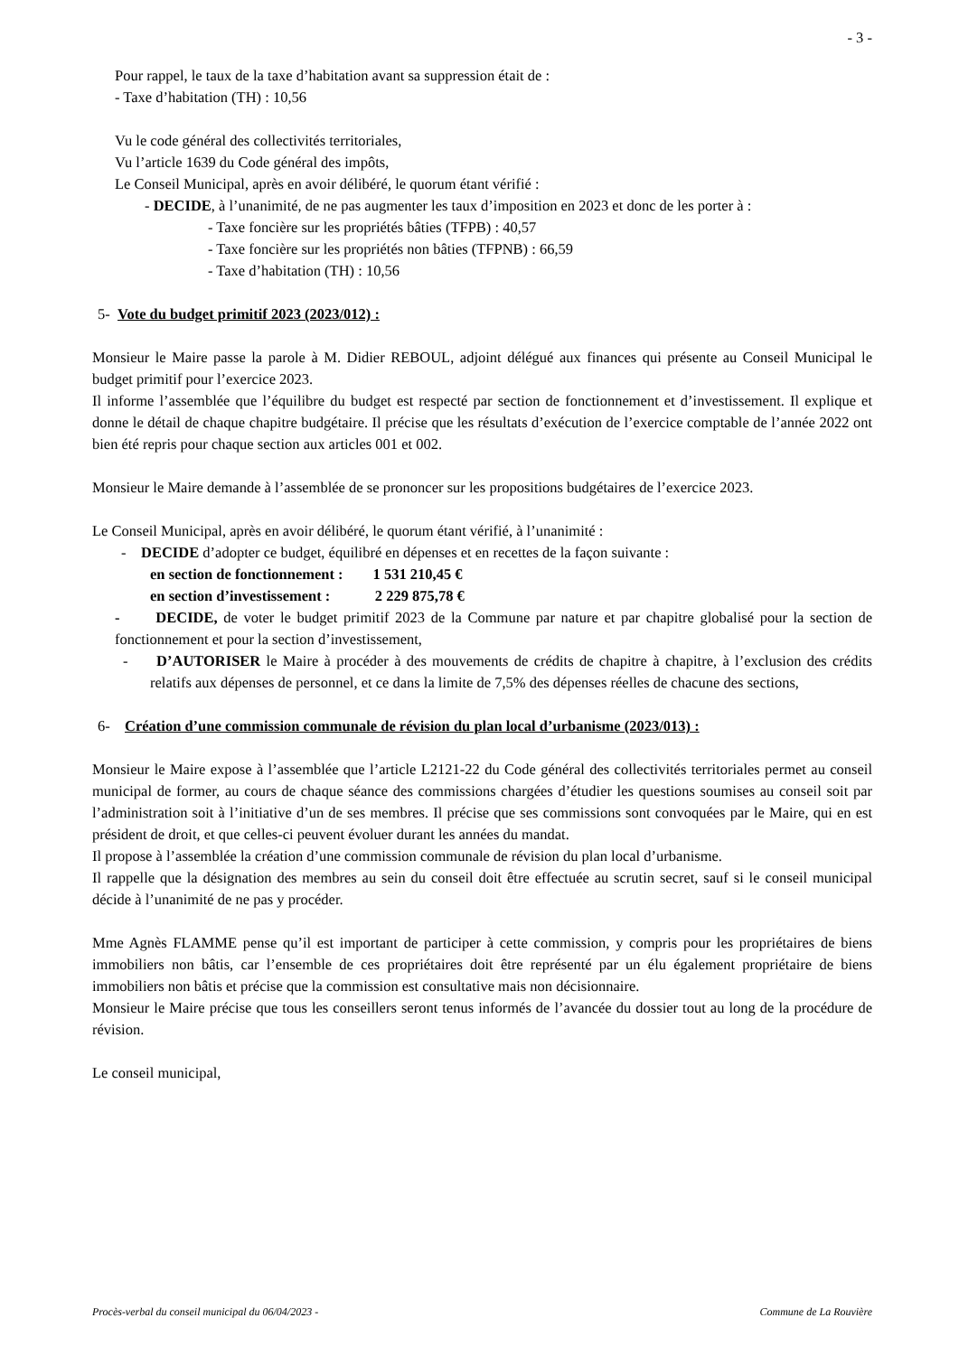- 3 -
Pour rappel, le taux de la taxe d’habitation avant sa suppression était de :
- Taxe d’habitation (TH) : 10,56
Vu le code général des collectivités territoriales,
Vu l’article 1639 du Code général des impôts,
Le Conseil Municipal, après en avoir délibéré, le quorum étant vérifié :
- DECIDE, à l’unanimité, de ne pas augmenter les taux d’imposition en 2023 et donc de les porter à :
- Taxe foncière sur les propriétés bâties (TFPB) : 40,57
- Taxe foncière sur les propriétés non bâties (TFPNB) : 66,59
- Taxe d’habitation (TH) : 10,56
5- Vote du budget primitif 2023 (2023/012) :
Monsieur le Maire passe la parole à M. Didier REBOUL, adjoint délégué aux finances qui présente au Conseil Municipal le budget primitif pour l’exercice 2023.
Il informe l’assemblée que l’équilibre du budget est respecté par section de fonctionnement et d’investissement. Il explique et donne le détail de chaque chapitre budgétaire. Il précise que les résultats d’exécution de l’exercice comptable de l’année 2022 ont bien été repris pour chaque section aux articles 001 et 002.
Monsieur le Maire demande à l’assemblée de se prononcer sur les propositions budgétaires de l’exercice 2023.
Le Conseil Municipal, après en avoir délibéré, le quorum étant vérifié, à l’unanimité :
- DECIDE d’adopter ce budget, équilibré en dépenses et en recettes de la façon suivante :
en section de fonctionnement : 1 531 210,45 €
en section d’investissement : 2 229 875,78 €
- DECIDE, de voter le budget primitif 2023 de la Commune par nature et par chapitre globalisé pour la section de fonctionnement et pour la section d’investissement,
- D’AUTORISER le Maire à procéder à des mouvements de crédits de chapitre à chapitre, à l’exclusion des crédits relatifs aux dépenses de personnel, et ce dans la limite de 7,5% des dépenses réelles de chacune des sections,
6- Création d’une commission communale de révision du plan local d’urbanisme (2023/013) :
Monsieur le Maire expose à l’assemblée que l’article L2121-22 du Code général des collectivités territoriales permet au conseil municipal de former, au cours de chaque séance des commissions chargées d’étudier les questions soumises au conseil soit par l’administration soit à l’initiative d’un de ses membres. Il précise que ses commissions sont convoquées par le Maire, qui en est président de droit, et que celles-ci peuvent évoluer durant les années du mandat.
Il propose à l’assemblée la création d’une commission communale de révision du plan local d’urbanisme.
Il rappelle que la désignation des membres au sein du conseil doit être effectuée au scrutin secret, sauf si le conseil municipal décide à l’unanimité de ne pas y procéder.
Mme Agnès FLAMME pense qu’il est important de participer à cette commission, y compris pour les propriétaires de biens immobiliers non bâtis, car l’ensemble de ces propriétaires doit être représenté par un élu également propriétaire de biens immobiliers non bâtis et précise que la commission est consultative mais non décisionnaire.
Monsieur le Maire précise que tous les conseillers seront tenus informés de l’avancée du dossier tout au long de la procédure de révision.
Le conseil municipal,
Procès-verbal du conseil municipal du 06/04/2023 - Commune de La Rouvière